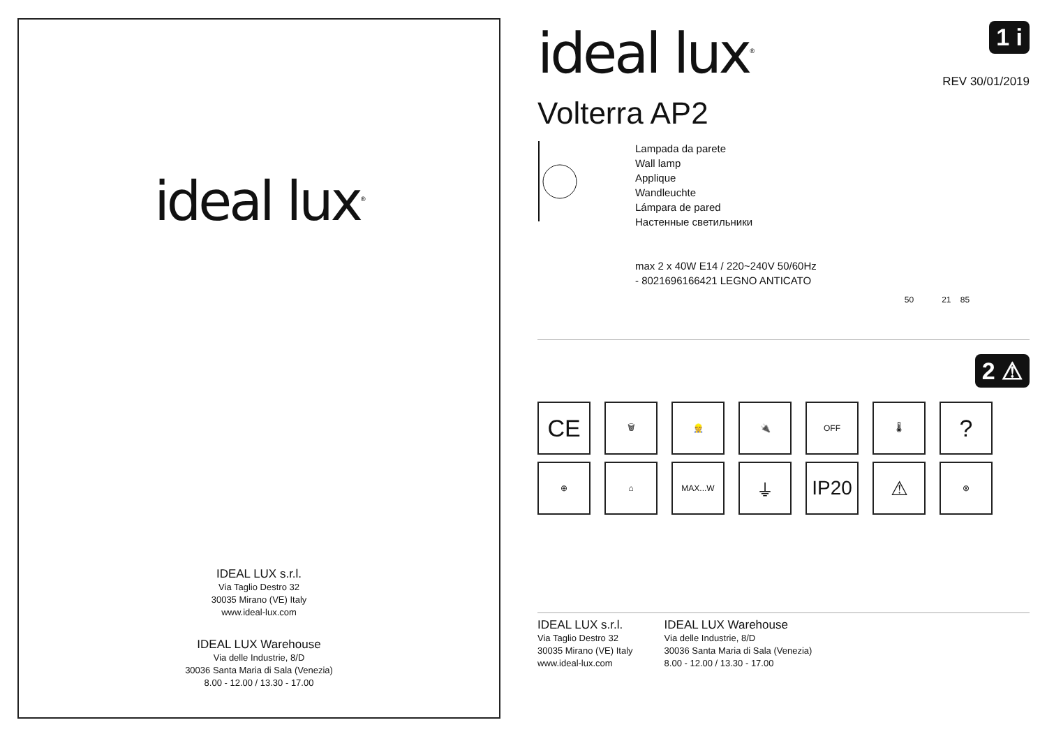ideal lux<sup>®</sup>
IDEAL LUX s.r.l.
Via Taglio Destro 32
30035 Mirano (VE) Italy
www.ideal-lux.com
IDEAL LUX Warehouse
Via delle Industrie, 8/D
30036 Santa Maria di Sala (Venezia)
8.00 - 12.00 / 13.30 - 17.00
ideal lux<sup>®</sup>
1 i
REV 30/01/2019
Volterra AP2
Lampada da parete
Wall lamp
Applique
Wandleuchte
Lámpara de pared
Настенные светильники
max 2 x 40W E14 / 220~240V 50/60Hz
- 8021696166421 LEGNO ANTICATO
50 21 85
2 ⚠
CE
🗑
👷
🔌
OFF
🌡
?
⊕
⌂
MAX...W
⏚
IP20
⚠
⊗
IDEAL LUX s.r.l.
Via Taglio Destro 32
30035 Mirano (VE) Italy
www.ideal-lux.com
IDEAL LUX Warehouse
Via delle Industrie, 8/D
30036 Santa Maria di Sala (Venezia)
8.00 - 12.00 / 13.30 - 17.00